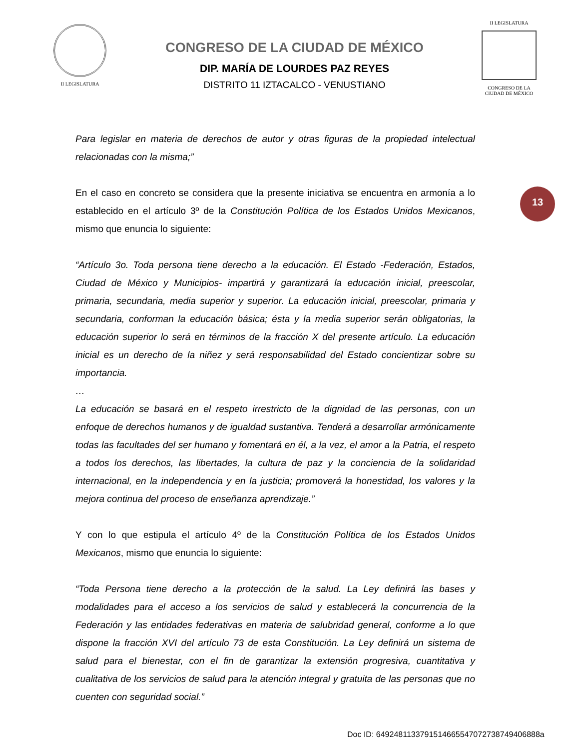II LEGISLATURA
CONGRESO DE LA CIUDAD DE MÉXICO
DIP. MARÍA DE LOURDES PAZ REYES
DISTRITO 11 IZTACALCO - VENUSTIANO
II LEGISLATURA
CONGRESO DE LA CIUDAD DE MÉXICO
Para legislar en materia de derechos de autor y otras figuras de la propiedad intelectual relacionadas con la misma;”
En el caso en concreto se considera que la presente iniciativa se encuentra en armonía a lo establecido en el artículo 3º de la Constitución Política de los Estados Unidos Mexicanos, mismo que enuncia lo siguiente:
“Artículo 3o. Toda persona tiene derecho a la educación. El Estado -Federación, Estados, Ciudad de México y Municipios- impartirá y garantizará la educación inicial, preescolar, primaria, secundaria, media superior y superior. La educación inicial, preescolar, primaria y secundaria, conforman la educación básica; ésta y la media superior serán obligatorias, la educación superior lo será en términos de la fracción X del presente artículo. La educación inicial es un derecho de la niñez y será responsabilidad del Estado concientizar sobre su importancia.
…
La educación se basará en el respeto irrestricto de la dignidad de las personas, con un enfoque de derechos humanos y de igualdad sustantiva. Tenderá a desarrollar armónicamente todas las facultades del ser humano y fomentará en él, a la vez, el amor a la Patria, el respeto a todos los derechos, las libertades, la cultura de paz y la conciencia de la solidaridad internacional, en la independencia y en la justicia; promoverá la honestidad, los valores y la mejora continua del proceso de enseñanza aprendizaje.”
Y con lo que estipula el artículo 4º de la Constitución Política de los Estados Unidos Mexicanos, mismo que enuncia lo siguiente:
“Toda Persona tiene derecho a la protección de la salud. La Ley definirá las bases y modalidades para el acceso a los servicios de salud y establecerá la concurrencia de la Federación y las entidades federativas en materia de salubridad general, conforme a lo que dispone la fracción XVI del artículo 73 de esta Constitución. La Ley definirá un sistema de salud para el bienestar, con el fin de garantizar la extensión progresiva, cuantitativa y cualitativa de los servicios de salud para la atención integral y gratuita de las personas que no cuenten con seguridad social.”
13
Doc ID: 6492481133791514665547072738749406888a